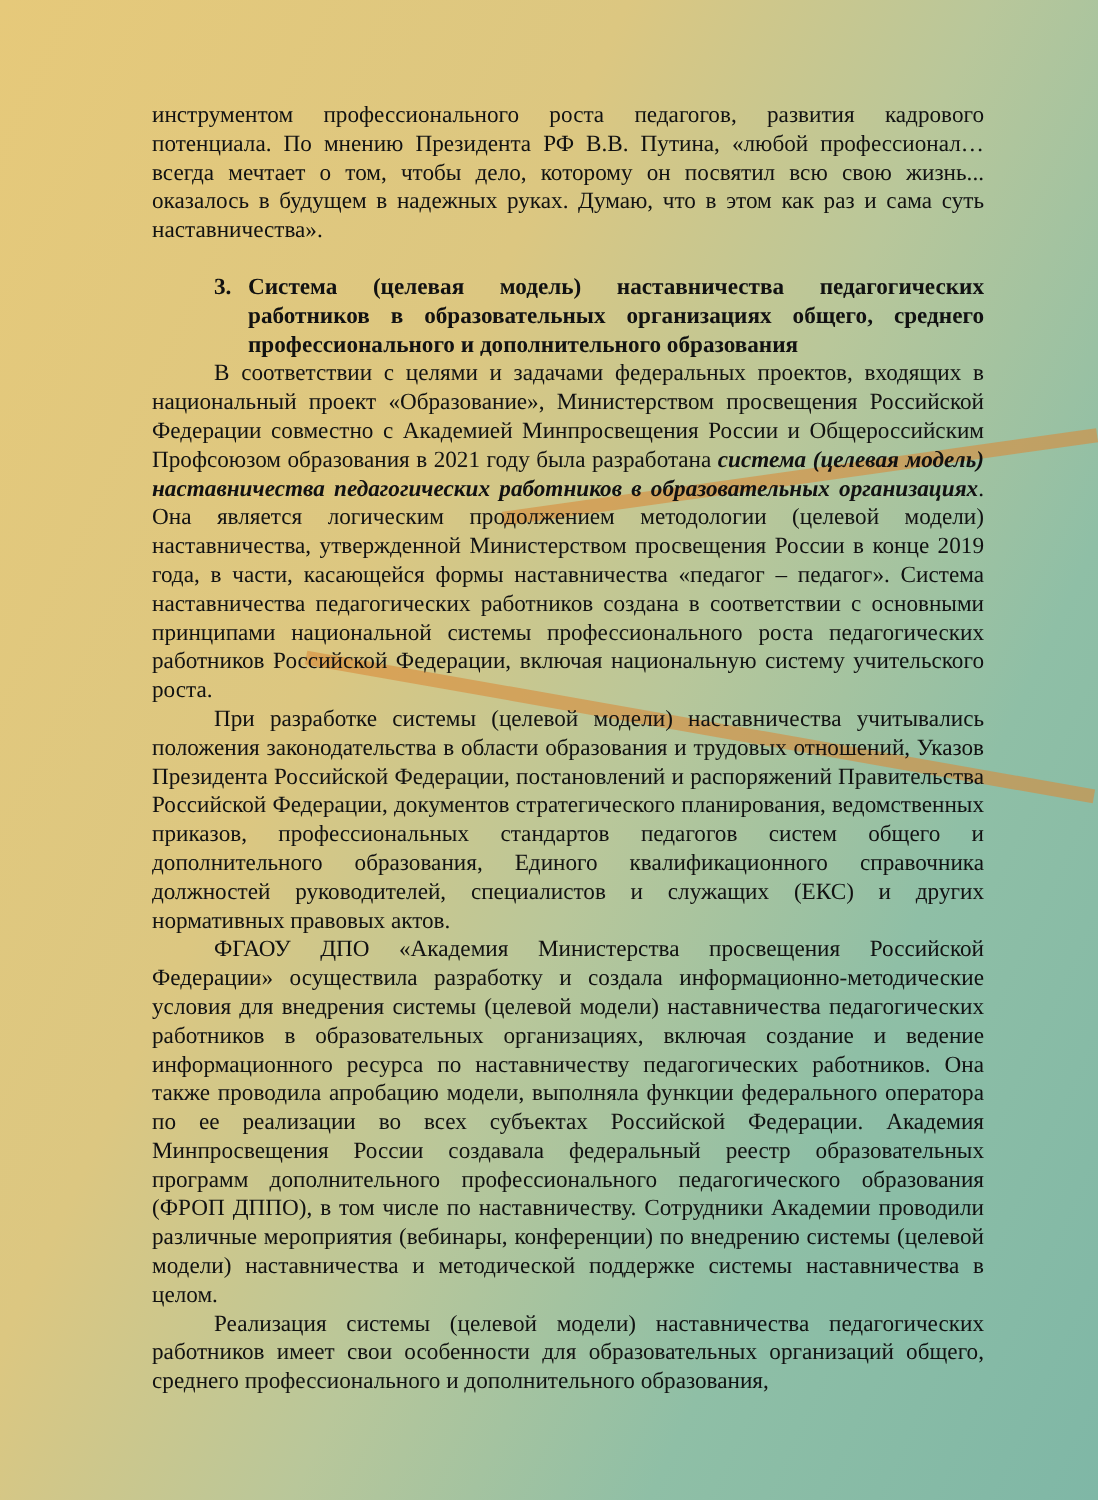инструментом профессионального роста педагогов, развития кадрового потенциала. По мнению Президента РФ В.В. Путина, «любой профессионал… всегда мечтает о том, чтобы дело, которому он посвятил всю свою жизнь... оказалось в будущем в надежных руках. Думаю, что в этом как раз и сама суть наставничества».
3. Система (целевая модель) наставничества педагогических работников в образовательных организациях общего, среднего профессионального и дополнительного образования
В соответствии с целями и задачами федеральных проектов, входящих в национальный проект «Образование», Министерством просвещения Российской Федерации совместно с Академией Минпросвещения России и Общероссийским Профсоюзом образования в 2021 году была разработана система (целевая модель) наставничества педагогических работников в образовательных организациях. Она является логическим продолжением методологии (целевой модели) наставничества, утвержденной Министерством просвещения России в конце 2019 года, в части, касающейся формы наставничества «педагог – педагог». Система наставничества педагогических работников создана в соответствии с основными принципами национальной системы профессионального роста педагогических работников Российской Федерации, включая национальную систему учительского роста.
При разработке системы (целевой модели) наставничества учитывались положения законодательства в области образования и трудовых отношений, Указов Президента Российской Федерации, постановлений и распоряжений Правительства Российской Федерации, документов стратегического планирования, ведомственных приказов, профессиональных стандартов педагогов систем общего и дополнительного образования, Единого квалификационного справочника должностей руководителей, специалистов и служащих (ЕКС) и других нормативных правовых актов.
ФГАОУ ДПО «Академия Министерства просвещения Российской Федерации» осуществила разработку и создала информационно-методические условия для внедрения системы (целевой модели) наставничества педагогических работников в образовательных организациях, включая создание и ведение информационного ресурса по наставничеству педагогических работников. Она также проводила апробацию модели, выполняла функции федерального оператора по ее реализации во всех субъектах Российской Федерации. Академия Минпросвещения России создавала федеральный реестр образовательных программ дополнительного профессионального педагогического образования (ФРОП ДППО), в том числе по наставничеству. Сотрудники Академии проводили различные мероприятия (вебинары, конференции) по внедрению системы (целевой модели) наставничества и методической поддержке системы наставничества в целом.
Реализация системы (целевой модели) наставничества педагогических работников имеет свои особенности для образовательных организаций общего, среднего профессионального и дополнительного образования,